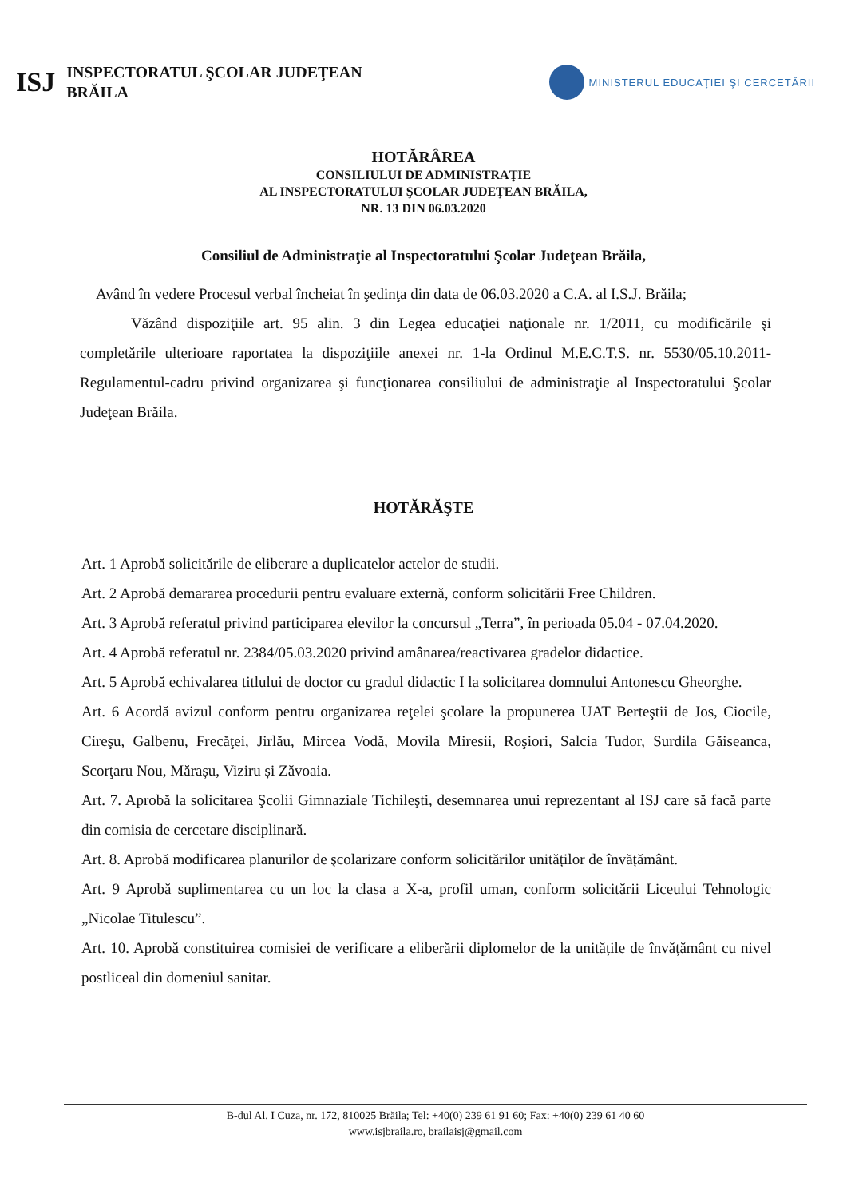ISJ
INSPECTORATUL ŞCOLAR JUDEŢEAN
BRĂILA
MINISTERUL EDUCAŢIEI ŞI CERCETĂRII
HOTĂRÂREA
CONSILIULUI DE ADMINISTRAŢIE
AL INSPECTORATULUI ŞCOLAR JUDEŢEAN BRĂILA,
NR. 13 DIN 06.03.2020
Consiliul de Administraţie al Inspectoratului Şcolar Judeţean Brăila,
Având în vedere Procesul verbal încheiat în şedinţa din data de 06.03.2020 a C.A. al I.S.J. Brăila;
Văzând dispoziţiile art. 95 alin. 3 din Legea educaţiei naţionale nr. 1/2011, cu modificările şi completările ulterioare raportatea la dispoziţiile anexei nr. 1-la Ordinul M.E.C.T.S. nr. 5530/05.10.2011-Regulamentul-cadru privind organizarea şi funcţionarea consiliului de administraţie al Inspectoratului Şcolar Judeţean Brăila.
HOTĂRĂŞTE
Art. 1 Aprobă solicitările de eliberare a duplicatelor actelor de studii.
Art. 2 Aprobă demararea procedurii pentru evaluare externă, conform solicitării Free Children.
Art. 3 Aprobă referatul privind participarea elevilor la concursul „Terra”, în perioada 05.04 - 07.04.2020.
Art. 4 Aprobă referatul nr. 2384/05.03.2020 privind amânarea/reactivarea gradelor didactice.
Art. 5 Aprobă echivalarea titlului de doctor cu gradul didactic I la solicitarea domnului Antonescu Gheorghe.
Art. 6 Acordă avizul conform pentru organizarea reţelei şcolare la propunerea UAT Berteştii de Jos, Ciocile, Cireşu, Galbenu, Frecăţei, Jirlău, Mircea Vodă, Movila Miresii, Roşiori, Salcia Tudor, Surdila Găiseanca, Scorţaru Nou, Mărașu, Viziru și Zăvoaia.
Art. 7. Aprobă la solicitarea Şcolii Gimnaziale Tichileşti, desemnarea unui reprezentant al ISJ care să facă parte din comisia de cercetare disciplinară.
Art. 8. Aprobă modificarea planurilor de şcolarizare conform solicitărilor unităților de învățământ.
Art. 9 Aprobă suplimentarea cu un loc la clasa a X-a, profil uman, conform solicitării Liceului Tehnologic „Nicolae Titulescu”.
Art. 10. Aprobă constituirea comisiei de verificare a eliberării diplomelor de la unitățile de învățământ cu nivel postliceal din domeniul sanitar.
B-dul Al. I Cuza, nr. 172, 810025 Brăila; Tel: +40(0) 239 61 91 60; Fax: +40(0) 239 61 40 60
www.isjbraila.ro, brailaisj@gmail.com